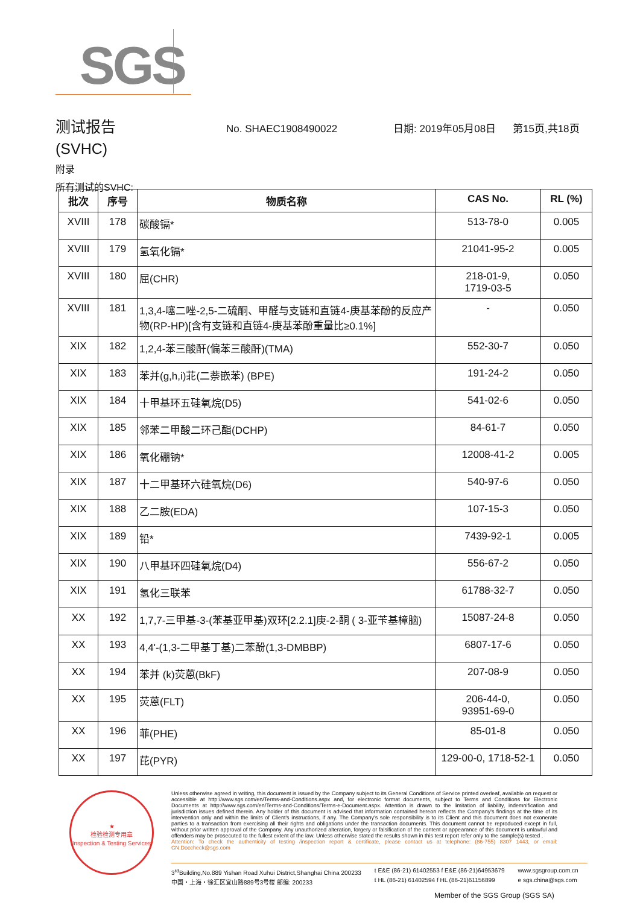SGS
测试报告
No. SHAEC1908490022 日期: 2019年05月08日 第15页,共18页
(SVHC)
附录
所有测试的SVHC:
| 批次 | 序号 | 物质名称 | CAS No. | RL (%) |
| --- | --- | --- | --- | --- |
| XVIII | 178 | 碳酸镉* | 513-78-0 | 0.005 |
| XVIII | 179 | 氢氧化镉* | 21041-95-2 | 0.005 |
| XVIII | 180 | 屈(CHR) | 218-01-9, 1719-03-5 | 0.050 |
| XVIII | 181 | 1,3,4-噻二唑-2,5-二硫酮、甲醛与支链和直链4-庚基苯酚的反应产物(RP-HP)[含有支链和直链4-庚基苯酚重量比≥0.1%] | - | 0.050 |
| XIX | 182 | 1,2,4-苯三酸酐(偏苯三酸酐)(TMA) | 552-30-7 | 0.050 |
| XIX | 183 | 苯并(g,h,i)苝(二萘嵌苯) (BPE) | 191-24-2 | 0.050 |
| XIX | 184 | 十甲基环五硅氧烷(D5) | 541-02-6 | 0.050 |
| XIX | 185 | 邻苯二甲酸二环己酯(DCHP) | 84-61-7 | 0.050 |
| XIX | 186 | 氧化硼钠* | 12008-41-2 | 0.005 |
| XIX | 187 | 十二甲基环六硅氧烷(D6) | 540-97-6 | 0.050 |
| XIX | 188 | 乙二胺(EDA) | 107-15-3 | 0.050 |
| XIX | 189 | 铅* | 7439-92-1 | 0.005 |
| XIX | 190 | 八甲基环四硅氧烷(D4) | 556-67-2 | 0.050 |
| XIX | 191 | 氢化三联苯 | 61788-32-7 | 0.050 |
| XX | 192 | 1,7,7-三甲基-3-(苯基亚甲基)双环[2.2.1]庚-2-酮 ( 3-亚苄基樟脑) | 15087-24-8 | 0.050 |
| XX | 193 | 4,4'-(1,3-二甲基丁基)二苯酚(1,3-DMBBP) | 6807-17-6 | 0.050 |
| XX | 194 | 苯并 (k)荧蒽(BkF) | 207-08-9 | 0.050 |
| XX | 195 | 荧蒽(FLT) | 206-44-0, 93951-69-0 | 0.050 |
| XX | 196 | 菲(PHE) | 85-01-8 | 0.050 |
| XX | 197 | 芘(PYR) | 129-00-0, 1718-52-1 | 0.050 |
★
检验检测专用章
Inspection & Testing Services
Unless otherwise agreed in writing, this document is issued by the Company subject to its General Conditions of Service printed overleaf, available on request or accessible at http://www.sgs.com/en/Terms-and-Conditions.aspx and, for electronic format documents, subject to Terms and Conditions for Electronic Documents at http://www.sgs.com/en/Terms-and-Conditions/Terms-e-Document.aspx. Attention is drawn to the limitation of liability, indemnification and jurisdiction issues defined therein. Any holder of this document is advised that information contained hereon reflects the Company's findings at the time of its intervention only and within the limits of Client's instructions, if any. The Company's sole responsibility is to its Client and this document does not exonerate parties to a transaction from exercising all their rights and obligations under the transaction documents. This document cannot be reproduced except in full, without prior written approval of the Company. Any unauthorized alteration, forgery or falsification of the content or appearance of this document is unlawful and offenders may be prosecuted to the fullest extent of the law. Unless otherwise stated the results shown in this test report refer only to the sample(s) tested .
Attention: To check the authenticity of testing /inspection report & certificate, please contact us at telephone: (86-755) 8307 1443, or email: CN.Doccheck@sgs.com
3<sup>rd</sup>Building,No.889 Yishan Road Xuhui District,Shanghai China 200233
中国・上海・徐汇区宜山路889号3号楼 邮编: 200233
t E&E (86-21) 61402553 f E&E (86-21)64953679
t HL (86-21) 61402594 f HL (86-21)61156899
www.sgsgroup.com.cn
e sgs.china@sgs.com
Member of the SGS Group (SGS SA)